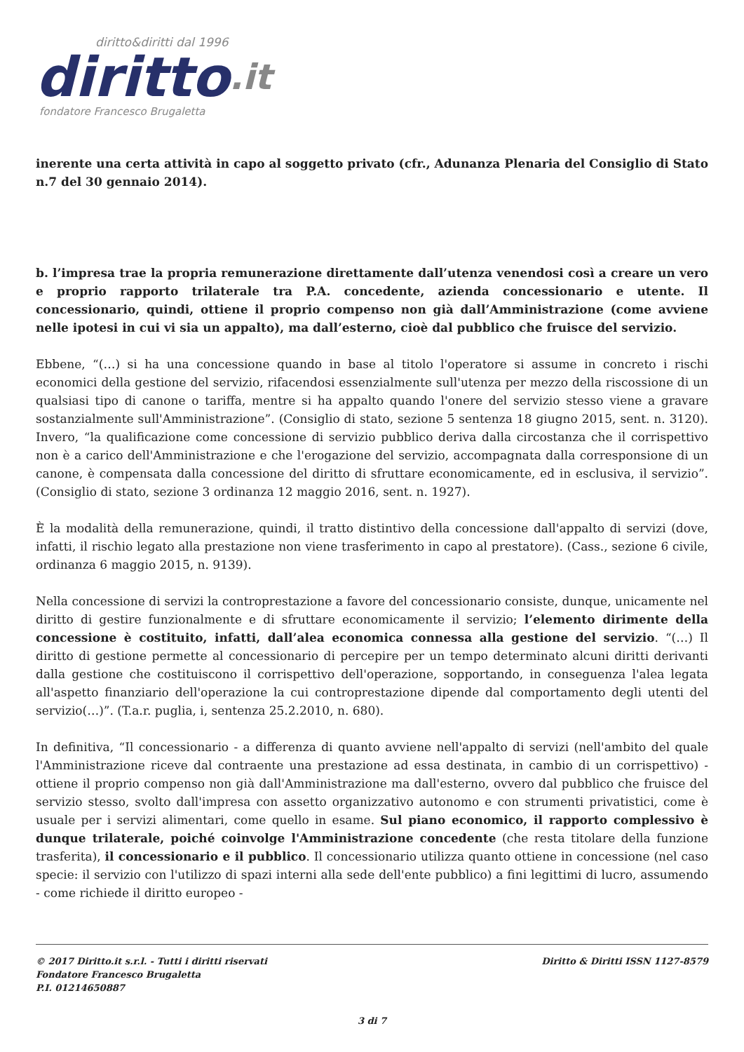diritto&diritti dal 1996
diritto.it
fondatore Francesco Brugaletta
inerente una certa attività in capo al soggetto privato (cfr., Adunanza Plenaria del Consiglio di Stato n.7 del 30 gennaio 2014).
b. l’impresa trae la propria remunerazione direttamente dall’utenza venendosi così a creare un vero e proprio rapporto trilaterale tra P.A. concedente, azienda concessionario e utente. Il concessionario, quindi, ottiene il proprio compenso non già dall’Amministrazione (come avviene nelle ipotesi in cui vi sia un appalto), ma dall’esterno, cioè dal pubblico che fruisce del servizio.
Ebbene, “(…) si ha una concessione quando in base al titolo l'operatore si assume in concreto i rischi economici della gestione del servizio, rifacendosi essenzialmente sull'utenza per mezzo della riscossione di un qualsiasi tipo di canone o tariffa, mentre si ha appalto quando l'onere del servizio stesso viene a gravare sostanzialmente sull'Amministrazione”. (Consiglio di stato, sezione 5 sentenza 18 giugno 2015, sent. n. 3120). Invero, “la qualificazione come concessione di servizio pubblico deriva dalla circostanza che il corrispettivo non è a carico dell'Amministrazione e che l'erogazione del servizio, accompagnata dalla corresponsione di un canone, è compensata dalla concessione del diritto di sfruttare economicamente, ed in esclusiva, il servizio”. (Consiglio di stato, sezione 3 ordinanza 12 maggio 2016, sent. n. 1927).
È la modalità della remunerazione, quindi, il tratto distintivo della concessione dall'appalto di servizi (dove, infatti, il rischio legato alla prestazione non viene trasferimento in capo al prestatore). (Cass., sezione 6 civile, ordinanza 6 maggio 2015, n. 9139).
Nella concessione di servizi la controprestazione a favore del concessionario consiste, dunque, unicamente nel diritto di gestire funzionalmente e di sfruttare economicamente il servizio; l’elemento dirimente della concessione è costituito, infatti, dall’alea economica connessa alla gestione del servizio. “(…) Il diritto di gestione permette al concessionario di percepire per un tempo determinato alcuni diritti derivanti dalla gestione che costituiscono il corrispettivo dell'operazione, sopportando, in conseguenza l'alea legata all'aspetto finanziario dell'operazione la cui controprestazione dipende dal comportamento degli utenti del servizio(…)”. (T.a.r. puglia, i, sentenza 25.2.2010, n. 680).
In definitiva, “Il concessionario - a differenza di quanto avviene nell'appalto di servizi (nell'ambito del quale l'Amministrazione riceve dal contraente una prestazione ad essa destinata, in cambio di un corrispettivo) - ottiene il proprio compenso non già dall'Amministrazione ma dall'esterno, ovvero dal pubblico che fruisce del servizio stesso, svolto dall'impresa con assetto organizzativo autonomo e con strumenti privatistici, come è usuale per i servizi alimentari, come quello in esame. Sul piano economico, il rapporto complessivo è dunque trilaterale, poiché coinvolge l'Amministrazione concedente (che resta titolare della funzione trasferita), il concessionario e il pubblico. Il concessionario utilizza quanto ottiene in concessione (nel caso specie: il servizio con l'utilizzo di spazi interni alla sede dell'ente pubblico) a fini legittimi di lucro, assumendo - come richiede il diritto europeo -
© 2017 Diritto.it s.r.l. - Tutti i diritti riservati
Fondatore Francesco Brugaletta
P.I. 01214650887
Diritto & Diritti ISSN 1127-8579
3 di 7